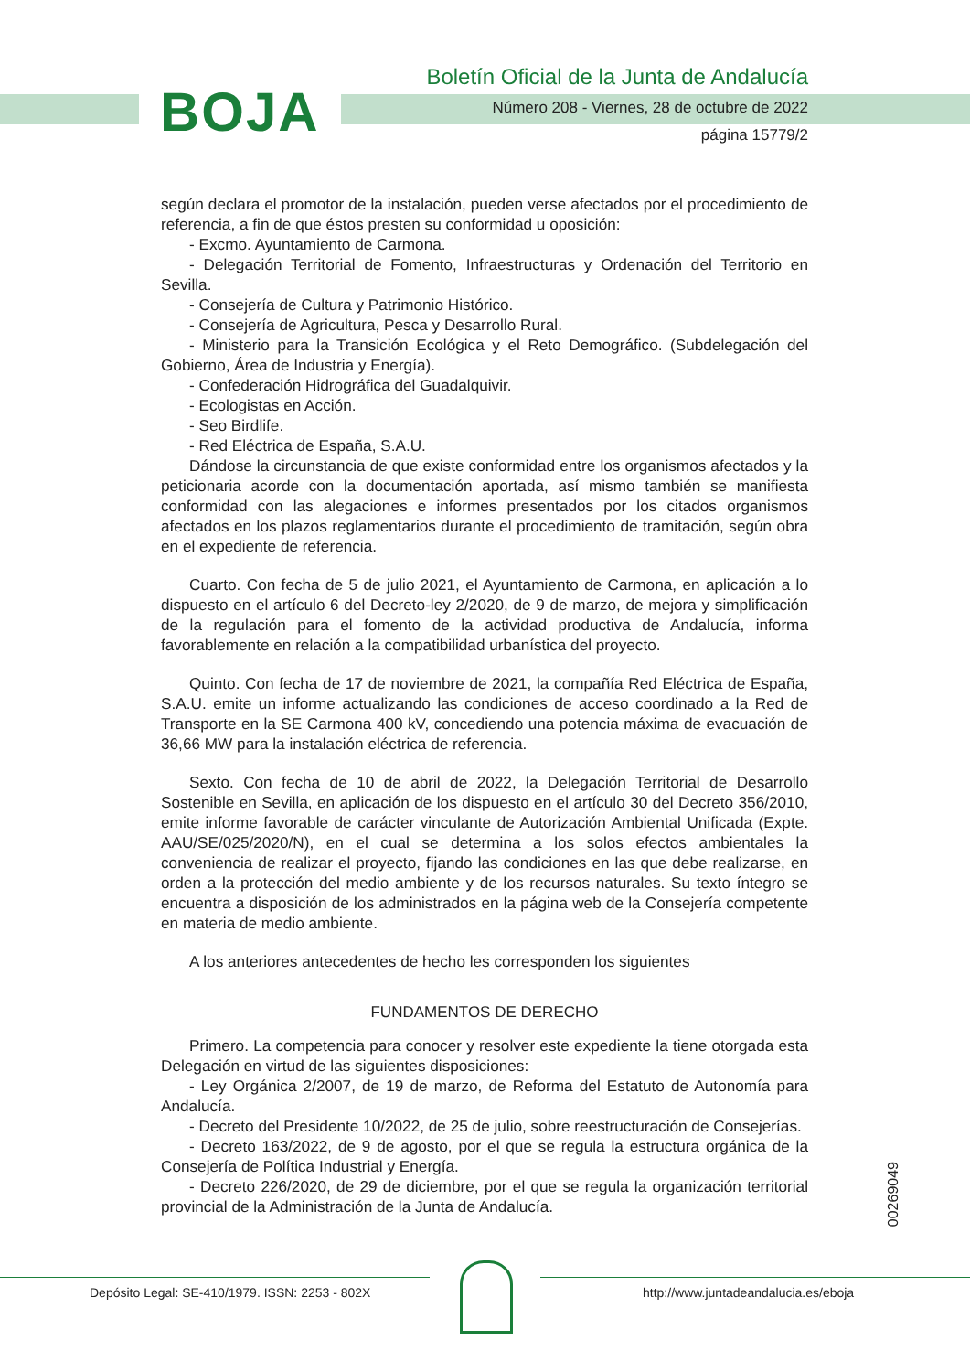BOJA
Boletín Oficial de la Junta de Andalucía
Número 208 - Viernes, 28 de octubre de 2022
página 15779/2
según declara el promotor de la instalación, pueden verse afectados por el procedimiento de referencia, a fin de que éstos presten su conformidad u oposición:
- Excmo. Ayuntamiento de Carmona.
- Delegación Territorial de Fomento, Infraestructuras y Ordenación del Territorio en Sevilla.
- Consejería de Cultura y Patrimonio Histórico.
- Consejería de Agricultura, Pesca y Desarrollo Rural.
- Ministerio para la Transición Ecológica y el Reto Demográfico. (Subdelegación del Gobierno, Área de Industria y Energía).
- Confederación Hidrográfica del Guadalquivir.
- Ecologistas en Acción.
- Seo Birdlife.
- Red Eléctrica de España, S.A.U.
Dándose la circunstancia de que existe conformidad entre los organismos afectados y la peticionaria acorde con la documentación aportada, así mismo también se manifiesta conformidad con las alegaciones e informes presentados por los citados organismos afectados en los plazos reglamentarios durante el procedimiento de tramitación, según obra en el expediente de referencia.
Cuarto. Con fecha de 5 de julio 2021, el Ayuntamiento de Carmona, en aplicación a lo dispuesto en el artículo 6 del Decreto-ley 2/2020, de 9 de marzo, de mejora y simplificación de la regulación para el fomento de la actividad productiva de Andalucía, informa favorablemente en relación a la compatibilidad urbanística del proyecto.
Quinto. Con fecha de 17 de noviembre de 2021, la compañía Red Eléctrica de España, S.A.U. emite un informe actualizando las condiciones de acceso coordinado a la Red de Transporte en la SE Carmona 400 kV, concediendo una potencia máxima de evacuación de 36,66 MW para la instalación eléctrica de referencia.
Sexto. Con fecha de 10 de abril de 2022, la Delegación Territorial de Desarrollo Sostenible en Sevilla, en aplicación de los dispuesto en el artículo 30 del Decreto 356/2010, emite informe favorable de carácter vinculante de Autorización Ambiental Unificada (Expte. AAU/SE/025/2020/N), en el cual se determina a los solos efectos ambientales la conveniencia de realizar el proyecto, fijando las condiciones en las que debe realizarse, en orden a la protección del medio ambiente y de los recursos naturales. Su texto íntegro se encuentra a disposición de los administrados en la página web de la Consejería competente en materia de medio ambiente.
A los anteriores antecedentes de hecho les corresponden los siguientes
FUNDAMENTOS DE DERECHO
Primero. La competencia para conocer y resolver este expediente la tiene otorgada esta Delegación en virtud de las siguientes disposiciones:
- Ley Orgánica 2/2007, de 19 de marzo, de Reforma del Estatuto de Autonomía para Andalucía.
- Decreto del Presidente 10/2022, de 25 de julio, sobre reestructuración de Consejerías.
- Decreto 163/2022, de 9 de agosto, por el que se regula la estructura orgánica de la Consejería de Política Industrial y Energía.
- Decreto 226/2020, de 29 de diciembre, por el que se regula la organización territorial provincial de la Administración de la Junta de Andalucía.
00269049
Depósito Legal: SE-410/1979. ISSN: 2253 - 802X
http://www.juntadeandalucia.es/eboja